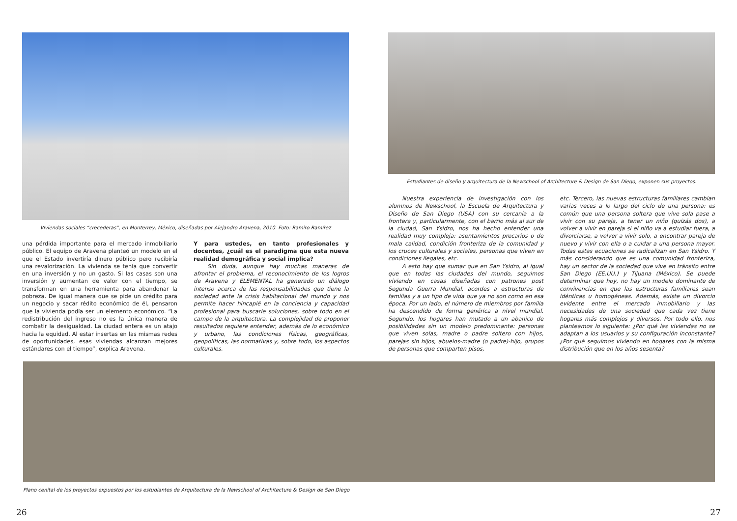Viviendas sociales “crecederas”, en Monterrey, México, diseñadas por Alejandro Aravena, 2010. Foto: Ramiro Ramírez
una pérdida importante para el mercado inmobiliario público. El equipo de Aravena planteó un modelo en el que el Estado invertiría dinero público pero recibiría una revalorización. La vivienda se tenía que convertir en una inversión y no un gasto. Si las casas son una inversión y aumentan de valor con el tiempo, se transforman en una herramienta para abandonar la pobreza. De igual manera que se pide un crédito para un negocio y sacar rédito económico de él, pensaron que la vivienda podía ser un elemento económico. “La redistribución del ingreso no es la única manera de combatir la desigualdad. La ciudad entera es un atajo hacia la equidad. Al estar insertas en las mismas redes de oportunidades, esas viviendas alcanzan mejores estándares con el tiempo”, explica Aravena.
Y para ustedes, en tanto profesionales y docentes, ¿cuál es el paradigma que esta nueva realidad demográfica y social implica?
Sin duda, aunque hay muchas maneras de afrontar el problema, el reconocimiento de los logros de Aravena y ELEMENTAL ha generado un diálogo intenso acerca de las responsabilidades que tiene la sociedad ante la crisis habitacional del mundo y nos permite hacer hincapié en la conciencia y capacidad profesional para buscarle soluciones, sobre todo en el campo de la arquitectura. La complejidad de proponer resultados requiere entender, además de lo económico y urbano, las condiciones físicas, geográficas, geopolíticas, las normativas y, sobre todo, los aspectos culturales.
Estudiantes de diseño y arquitectura de la Newschool of Architecture & Design de San Diego, exponen sus proyectos.
Nuestra experiencia de investigación con los alumnos de Newschool, la Escuela de Arquitectura y Diseño de San Diego (USA) con su cercanía a la frontera y, particularmente, con el barrio más al sur de la ciudad, San Ysidro, nos ha hecho entender una realidad muy compleja: asentamientos precarios o de mala calidad, condición fronteriza de la comunidad y los cruces culturales y sociales, personas que viven en condiciones ilegales, etc.
A esto hay que sumar que en San Ysidro, al igual que en todas las ciudades del mundo, seguimos viviendo en casas diseñadas con patrones post Segunda Guerra Mundial, acordes a estructuras de familias y a un tipo de vida que ya no son como en esa época. Por un lado, el número de miembros por familia ha descendido de forma genérica a nivel mundial. Segundo, los hogares han mutado a un abanico de posibilidades sin un modelo predominante: personas que viven solas, madre o padre soltero con hijos, parejas sin hijos, abuelos-madre (o padre)-hijo, grupos de personas que comparten pisos,
etc. Tercero, las nuevas estructuras familiares cambian varias veces a lo largo del ciclo de una persona: es común que una persona soltera que vive sola pase a vivir con su pareja, a tener un niño (quizás dos), a volver a vivir en pareja si el niño va a estudiar fuera, a divorciarse, a volver a vivir solo, a encontrar pareja de nuevo y vivir con ella o a cuidar a una persona mayor. Todas estas ecuaciones se radicalizan en San Ysidro. Y más considerando que es una comunidad fronteriza, hay un sector de la sociedad que vive en tránsito entre San Diego (EE.UU.) y Tijuana (México). Se puede determinar que hoy, no hay un modelo dominante de convivencias en que las estructuras familiares sean idénticas u homogéneas. Además, existe un divorcio evidente entre el mercado inmobiliario y las necesidades de una sociedad que cada vez tiene hogares más complejos y diversos. Por todo ello, nos planteamos lo siguiente: ¿Por qué las viviendas no se adaptan a los usuarios y su configuración inconstante? ¿Por qué seguimos viviendo en hogares con la misma distribución que en los años sesenta?
Plano cenital de los proyectos expuestos por los estudiantes de Arquitectura de la Newschool of Architecture & Design de San Diego
26 27